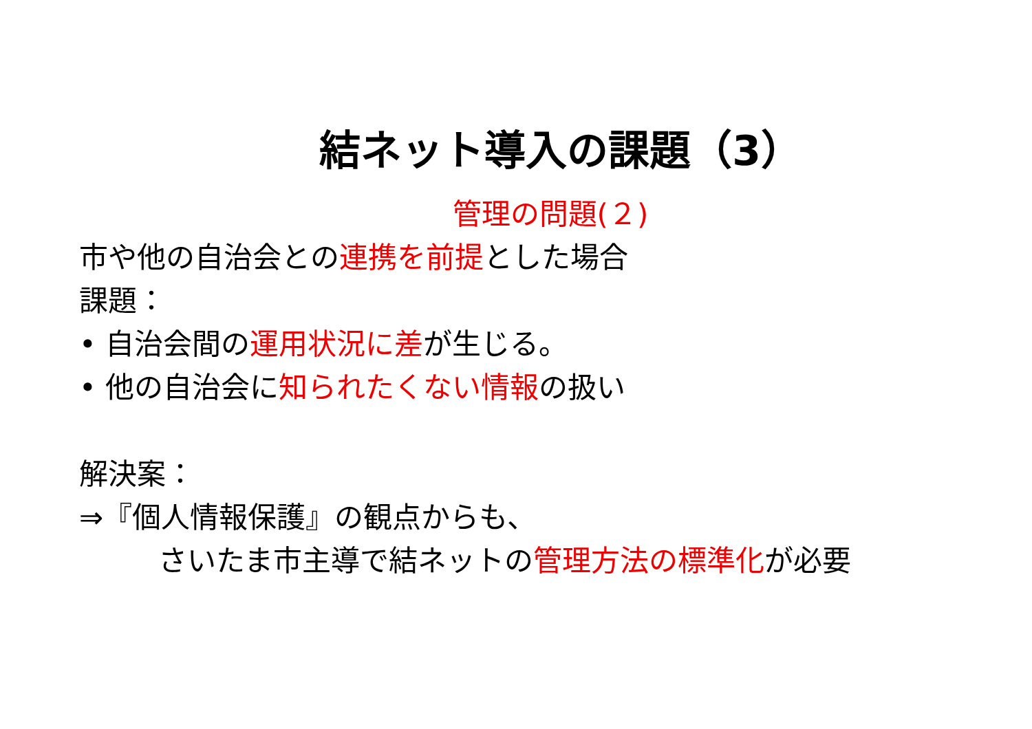結ネット導入の課題（3）
管理の問題(２)
市や他の自治会との連携を前提とした場合
課題：
• 自治会間の運用状況に差が生じる。
• 他の自治会に知られたくない情報の扱い
解決案：
⇒『個人情報保護』の観点からも、
さいたま市主導で結ネットの管理方法の標準化が必要